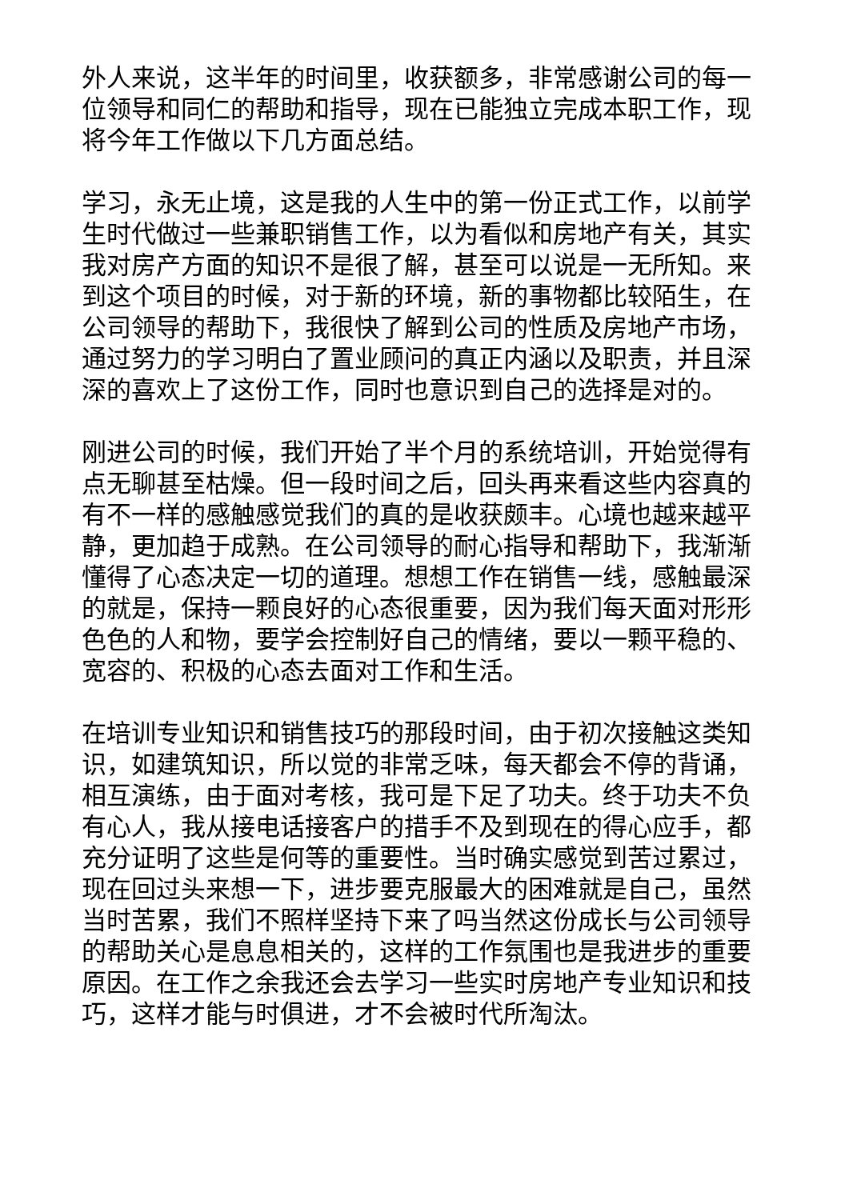外人来说，这半年的时间里，收获额多，非常感谢公司的每一位领导和同仁的帮助和指导，现在已能独立完成本职工作，现将今年工作做以下几方面总结。
学习，永无止境，这是我的人生中的第一份正式工作，以前学生时代做过一些兼职销售工作，以为看似和房地产有关，其实我对房产方面的知识不是很了解，甚至可以说是一无所知。来到这个项目的时候，对于新的环境，新的事物都比较陌生，在公司领导的帮助下，我很快了解到公司的性质及房地产市场，通过努力的学习明白了置业顾问的真正内涵以及职责，并且深深的喜欢上了这份工作，同时也意识到自己的选择是对的。
刚进公司的时候，我们开始了半个月的系统培训，开始觉得有点无聊甚至枯燥。但一段时间之后，回头再来看这些内容真的有不一样的感触感觉我们的真的是收获颇丰。心境也越来越平静，更加趋于成熟。在公司领导的耐心指导和帮助下，我渐渐懂得了心态决定一切的道理。想想工作在销售一线，感触最深的就是，保持一颗良好的心态很重要，因为我们每天面对形形色色的人和物，要学会控制好自己的情绪，要以一颗平稳的、宽容的、积极的心态去面对工作和生活。
在培训专业知识和销售技巧的那段时间，由于初次接触这类知识，如建筑知识，所以觉的非常乏味，每天都会不停的背诵，相互演练，由于面对考核，我可是下足了功夫。终于功夫不负有心人，我从接电话接客户的措手不及到现在的得心应手，都充分证明了这些是何等的重要性。当时确实感觉到苦过累过，现在回过头来想一下，进步要克服最大的困难就是自己，虽然当时苦累，我们不照样坚持下来了吗当然这份成长与公司领导的帮助关心是息息相关的，这样的工作氛围也是我进步的重要原因。在工作之余我还会去学习一些实时房地产专业知识和技巧，这样才能与时俱进，才不会被时代所淘汰。